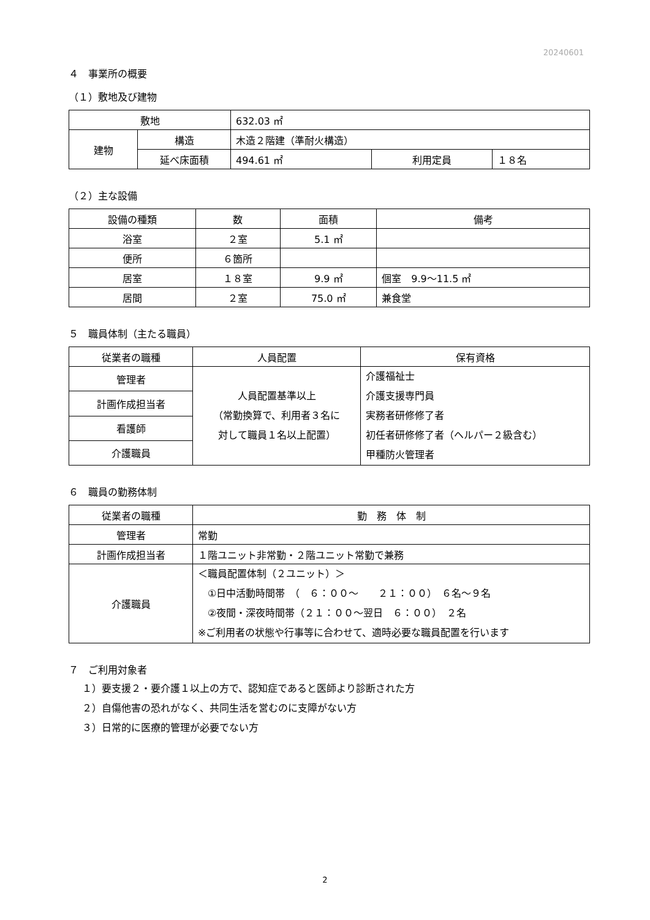20240601
４　事業所の概要
（１）敷地及び建物
| 敷地 | | 632.03 ㎡ | | |
| 建物 | 構造 | 木造２階建（準耐火構造） | | |
| | 延べ床面積 | 494.61 ㎡ | 利用定員 | １８名 |
（２）主な設備
| 設備の種類 | 数 | 面積 | 備考 |
| --- | --- | --- | --- |
| 浴室 | ２室 | 5.1 ㎡ | |
| 便所 | ６箇所 | | |
| 居室 | １８室 | 9.9 ㎡ | 個室 9.9～11.5 ㎡ |
| 居間 | ２室 | 75.0 ㎡ | 兼食堂 |
５　職員体制（主たる職員）
| 従業者の職種 | 人員配置 | 保有資格 |
| --- | --- | --- |
| 管理者 | 人員配置基準以上 （常勤換算で、利用者３名に 対して職員１名以上配置） | 介護福祉士 介護支援専門員 実務者研修修了者 初任者研修修了者（ヘルパー２級含む） 甲種防火管理者 |
| 計画作成担当者 | | |
| 看護師 | | |
| 介護職員 | | |
６　職員の勤務体制
| 従業者の職種 | 勤 務 体 制 |
| --- | --- |
| 管理者 | 常勤 |
| 計画作成担当者 | １階ユニット非常勤・２階ユニット常勤で兼務 |
| 介護職員 | ＜職員配置体制（２ユニット）＞ ①日中活動時間帯 （ ６：００～ ２１：００） ６名～９名 ②夜間・深夜時間帯（２１：００～翌日 ６：００） ２名 ※ご利用者の状態や行事等に合わせて、適時必要な職員配置を行います |
７　ご利用対象者
１）要支援２・要介護１以上の方で、認知症であると医師より診断された方
２）自傷他害の恐れがなく、共同生活を営むのに支障がない方
３）日常的に医療的管理が必要でない方
2